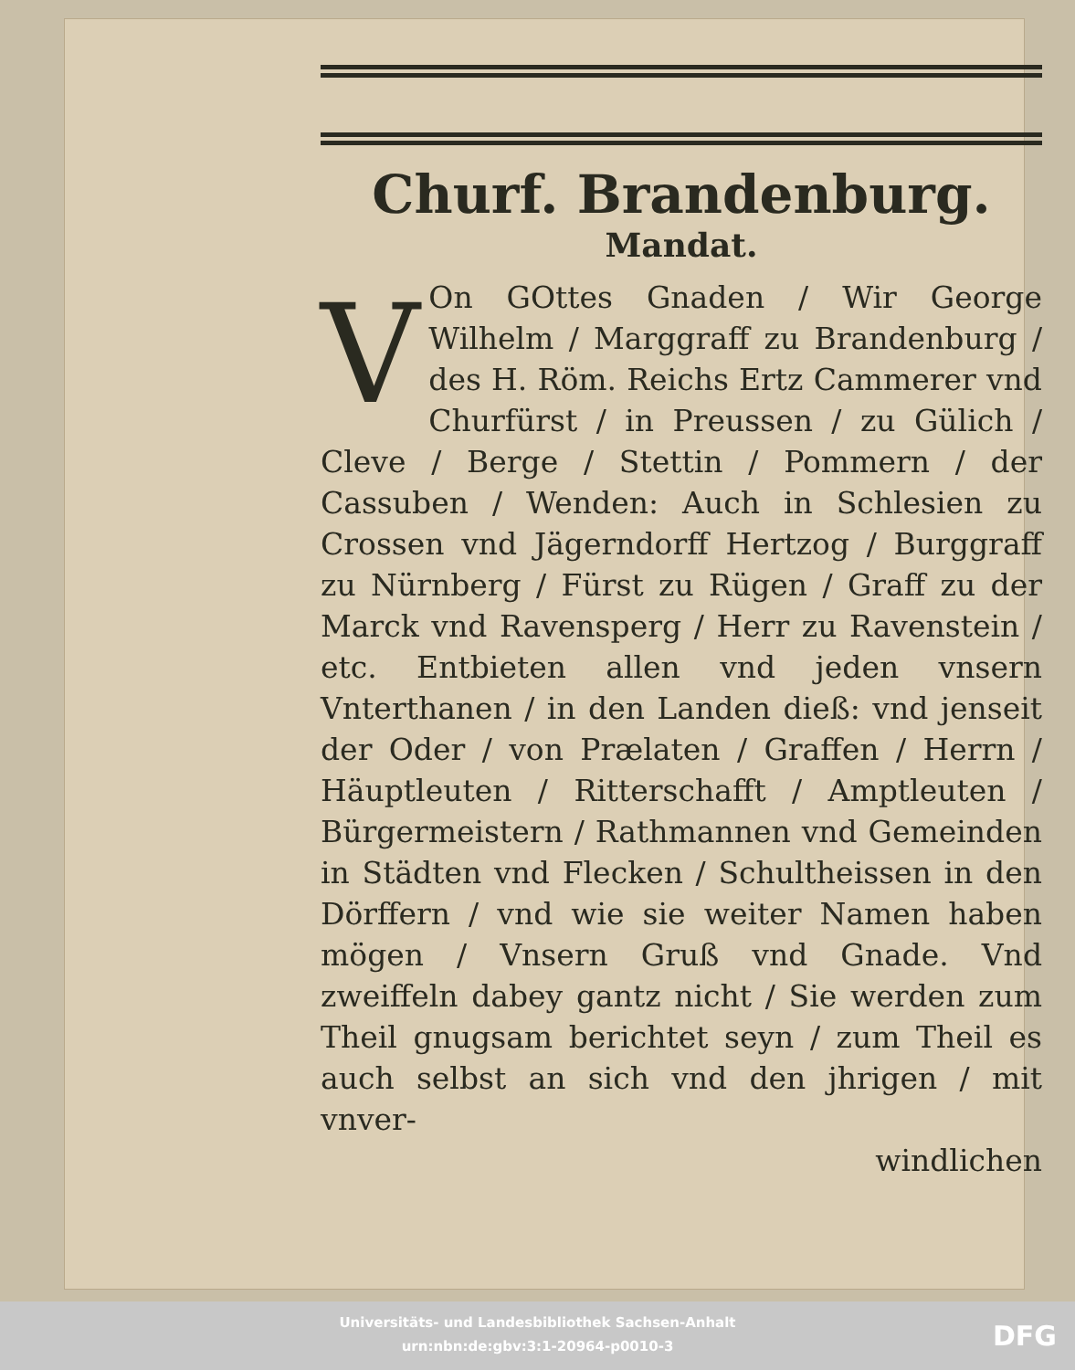Churf. Brandenburg.
Mandat.
VOn GOttes Gnaden / Wir George Wilhelm / Marggraff zu Brandenburg / des H. Röm. Reichs Ertz Cammerer vnd Churfürst / in Preussen / zu Gülich / Cleve / Berge / Stettin / Pommern / der Cassuben / Wenden: Auch in Schlesien zu Crossen vnd Jägerndorff Hertzog / Burggraff zu Nürnberg / Fürst zu Rügen / Graff zu der Marck vnd Ravensperg / Herr zu Ravenstein / etc. Entbieten allen vnd jeden vnsern Vnterthanen / in den Landen dieß: vnd jenseit der Oder / von Prælaten / Graffen / Herrn / Häuptleuten / Ritterschafft / Amptleuten / Bürgermeistern / Rathmannen vnd Gemeinden in Städten vnd Flecken / Schultheissen in den Dörffern / vnd wie sie weiter Namen haben mögen / Vnsern Gruß vnd Gnade. Vnd zweiffeln dabey gantz nicht / Sie werden zum Theil gnugsam berichtet seyn / zum Theil es auch selbst an sich vnd den jhrigen / mit vnver-
windlichen
Universitäts- und Landesbibliothek Sachsen-Anhalt
urn:nbn:de:gbv:3:1-20964-p0010-3
DFG